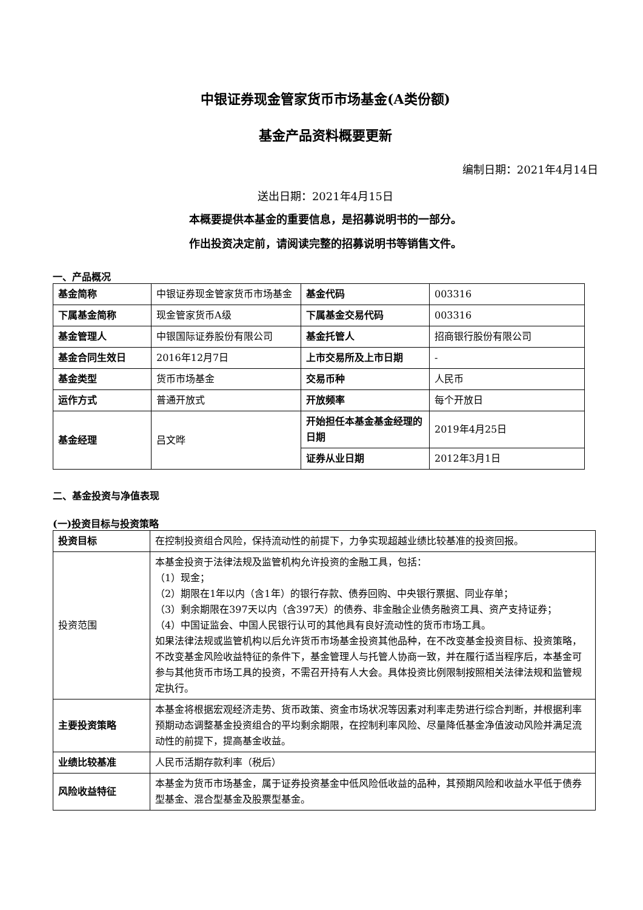中银证券现金管家货币市场基金(A类份额)
基金产品资料概要更新
编制日期：2021年4月14日
送出日期：2021年4月15日
本概要提供本基金的重要信息，是招募说明书的一部分。
作出投资决定前，请阅读完整的招募说明书等销售文件。
一、产品概况
| 基金简称 | 中银证券现金管家货币市场基金 | 基金代码 | 003316 |
| 下属基金简称 | 现金管家货币A级 | 下属基金交易代码 | 003316 |
| 基金管理人 | 中银国际证券股份有限公司 | 基金托管人 | 招商银行股份有限公司 |
| 基金合同生效日 | 2016年12月7日 | 上市交易所及上市日期 | - |
| 基金类型 | 货币市场基金 | 交易币种 | 人民币 |
| 运作方式 | 普通开放式 | 开放频率 | 每个开放日 |
| 基金经理 | 吕文晔 | 开始担任本基金基金经理的日期 | 2019年4月25日 |
| | | 证券从业日期 | 2012年3月1日 |
二、基金投资与净值表现
(一)投资目标与投资策略
| 投资目标 | 在控制投资组合风险，保持流动性的前提下，力争实现超越业绩比较基准的投资回报。 |
| 投资范围 | 本基金投资于法律法规及监管机构允许投资的金融工具，包括： （1）现金； （2）期限在1年以内（含1年）的银行存款、债券回购、中央银行票据、同业存单； （3）剩余期限在397天以内（含397天）的债券、非金融企业债务融资工具、资产支持证券； （4）中国证监会、中国人民银行认可的其他具有良好流动性的货币市场工具。 如果法律法规或监管机构以后允许货币市场基金投资其他品种，在不改变基金投资目标、投资策略，不改变基金风险收益特征的条件下，基金管理人与托管人协商一致，并在履行适当程序后，本基金可参与其他货币市场工具的投资，不需召开持有人大会。具体投资比例限制按照相关法律法规和监管规定执行。 |
| 主要投资策略 | 本基金将根据宏观经济走势、货币政策、资金市场状况等因素对利率走势进行综合判断，并根据利率预期动态调整基金投资组合的平均剩余期限，在控制利率风险、尽量降低基金净值波动风险并满足流动性的前提下，提高基金收益。 |
| 业绩比较基准 | 人民币活期存款利率（税后） |
| 风险收益特征 | 本基金为货币市场基金，属于证券投资基金中低风险低收益的品种，其预期风险和收益水平低于债券型基金、混合型基金及股票型基金。 |